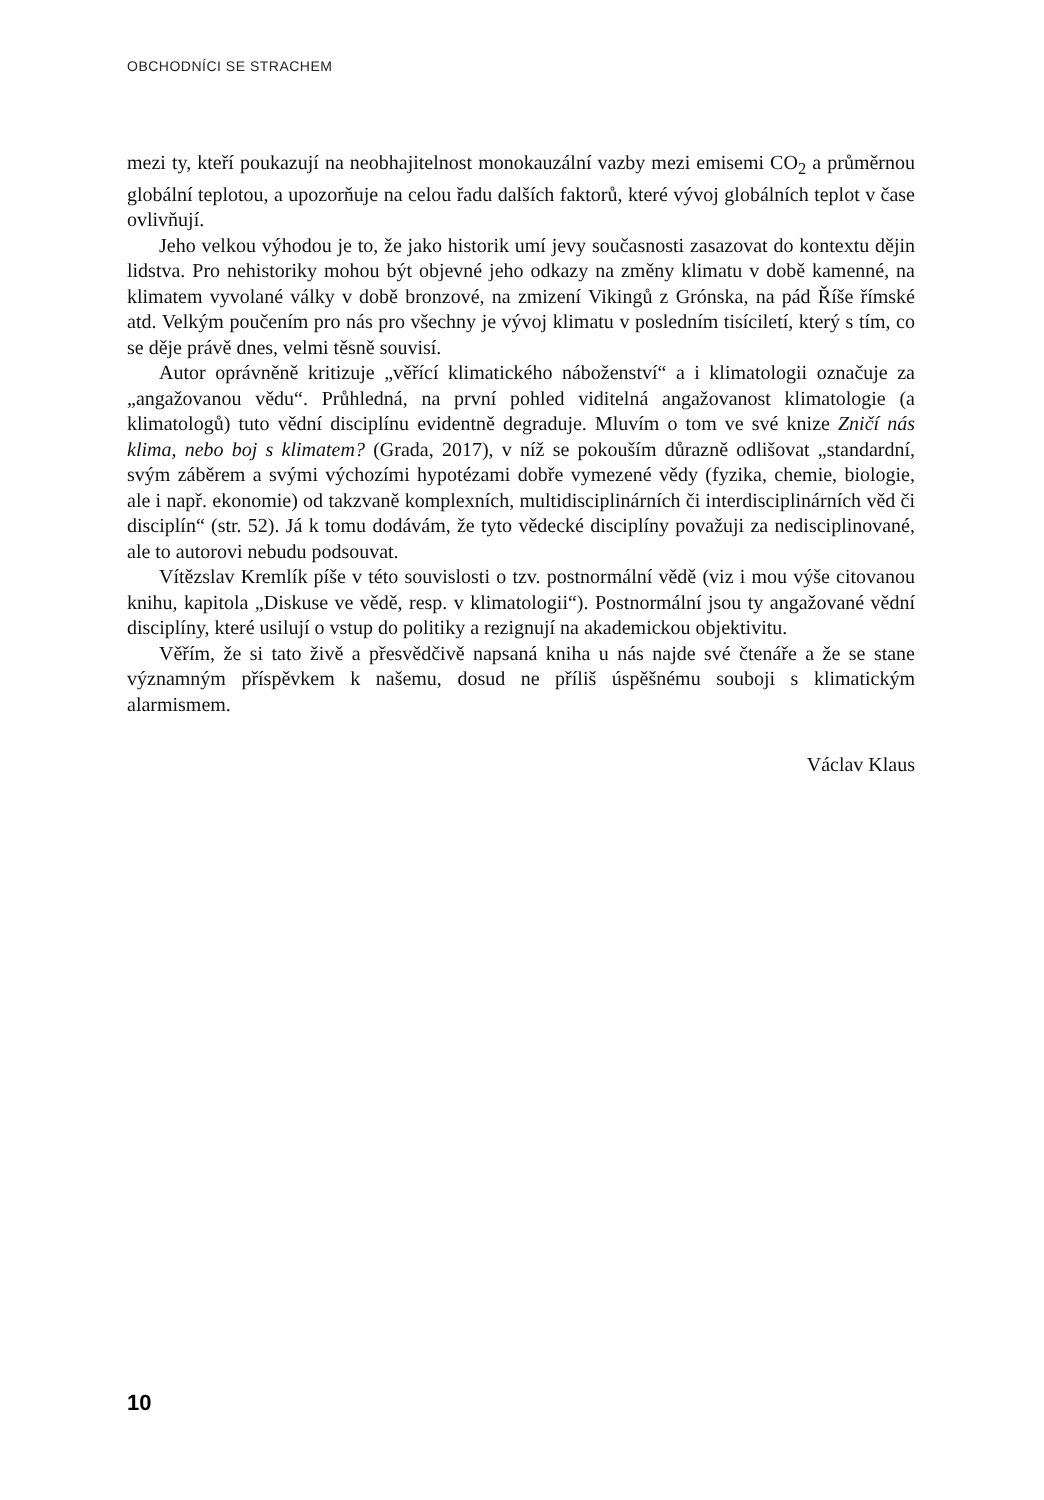OBCHODNÍCI SE STRACHEM
mezi ty, kteří poukazují na neobhajitelnost monokauzální vazby mezi emisemi CO<sub>2</sub> a průměrnou globální teplotou, a upozorňuje na celou řadu dalších faktorů, které vývoj globálních teplot v čase ovlivňují.
Jeho velkou výhodou je to, že jako historik umí jevy současnosti zasazovat do kontextu dějin lidstva. Pro nehistoriky mohou být objevné jeho odkazy na změny klimatu v době kamenné, na klimatem vyvolané války v době bronzové, na zmizení Vikingů z Grónska, na pád Říše římské atd. Velkým poučením pro nás pro všechny je vývoj klimatu v posledním tisíciletí, který s tím, co se děje právě dnes, velmi těsně souvisí.
Autor oprávněně kritizuje „věřící klimatického náboženství“ a i klimatologii označuje za „angažovanou vědu“. Průhledná, na první pohled viditelná angažovanost klimatologie (a klimatologů) tuto vědní disciplínu evidentně degraduje. Mluvím o tom ve své knize Zničí nás klima, nebo boj s klimatem? (Grada, 2017), v níž se pokouším důrazně odlišovat „standardní, svým záběrem a svými výchozími hypotézami dobře vymezené vědy (fyzika, chemie, biologie, ale i např. ekonomie) od takzvaně komplexních, multidisciplinárních či interdisciplinárních věd či disciplín“ (str. 52). Já k tomu dodávám, že tyto vědecké disciplíny považuji za nedisciplinované, ale to autorovi nebudu podsouvat.
Vítězslav Kremlík píše v této souvislosti o tzv. postnormální vědě (viz i mou výše citovanou knihu, kapitola „Diskuse ve vědě, resp. v klimatologii“). Postnormální jsou ty angažované vědní disciplíny, které usilují o vstup do politiky a rezignují na akademickou objektivitu.
Věřím, že si tato živě a přesvědčivě napsaná kniha u nás najde své čtenáře a že se stane významným příspěvkem k našemu, dosud ne příliš úspěšnému souboji s klimatickým alarmismem.
Václav Klaus
10